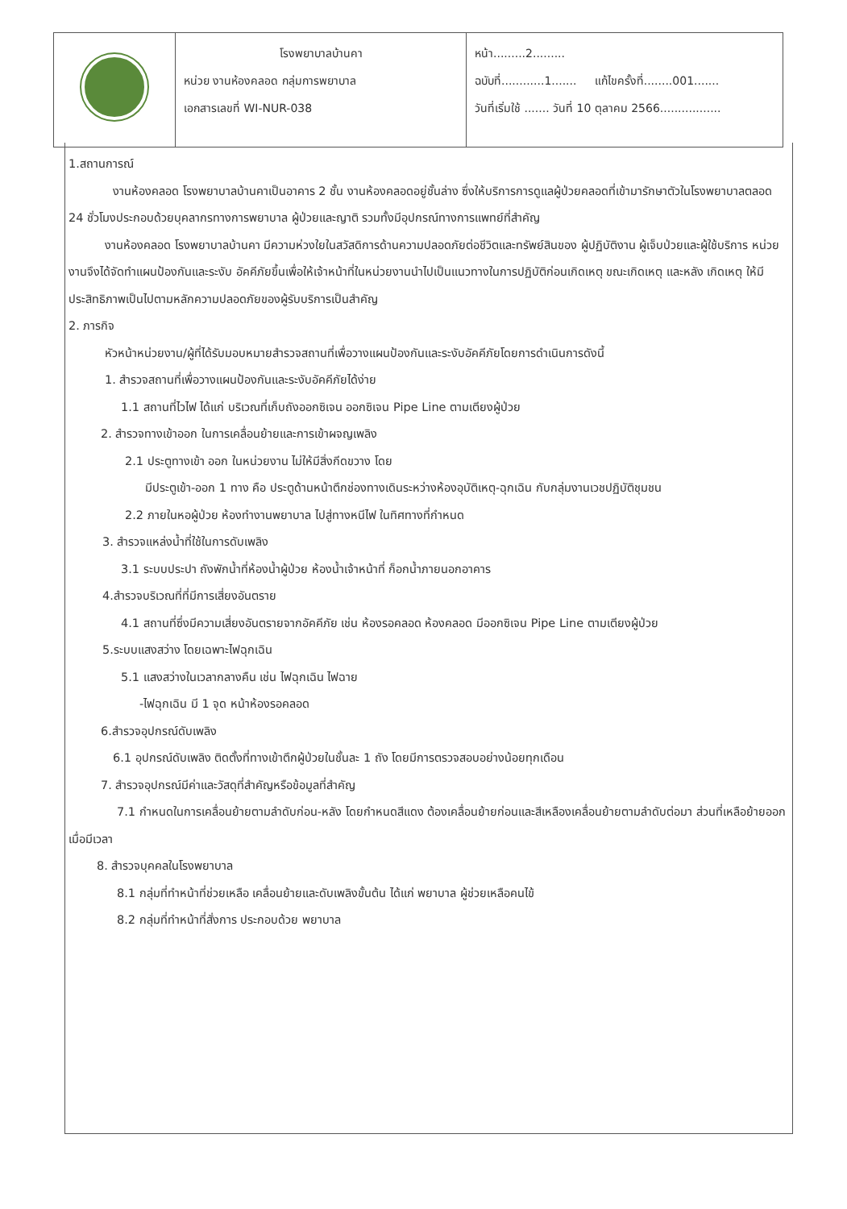| | โรงพยาบาลบ้านคา หน่วย งานห้องคลอด กลุ่มการพยาบาล เอกสารเลขที่ WI-NUR-038 | หน้า.........2......... ฉบับที่............1....... แก้ไขครั้งที่........001....... วันที่เริ่มใช้ ....... วันที่ 10 ตุลาคม 2566................. |
1.สถานการณ์
งานห้องคลอด โรงพยาบาลบ้านคาเป็นอาคาร 2 ชั้น งานห้องคลอดอยู่ชั้นล่าง ซึ่งให้บริการการดูแลผู้ป่วยคลอดที่เข้ามารักษาตัวในโรงพยาบาลตลอด 24 ชั่วโมงประกอบด้วยบุคลากรทางการพยาบาล ผู้ป่วยและญาติ รวมทั้งมีอุปกรณ์ทางการแพทย์ที่สำคัญ
งานห้องคลอด โรงพยาบาลบ้านคา มีความห่วงใยในสวัสดิการด้านความปลอดภัยต่อชีวิตและทรัพย์สินของ ผู้ปฏิบัติงาน ผู้เจ็บป่วยและผู้ใช้บริการ หน่วยงานจึงได้จัดทำแผนป้องกันและระงับ อัคคีภัยขึ้นเพื่อให้เจ้าหน้าที่ในหน่วยงานนำไปเป็นแนวทางในการปฏิบัติก่อนเกิดเหตุ ขณะเกิดเหตุ และหลัง เกิดเหตุ ให้มีประสิทธิภาพเป็นไปตามหลักความปลอดภัยของผู้รับบริการเป็นสำคัญ
2. ภารกิจ
หัวหน้าหน่วยงาน/ผู้ที่ได้รับมอบหมายสำรวจสถานที่เพื่อวางแผนป้องกันและระงับอัคคีภัยโดยการดำเนินการดังนี้
1. สำรวจสถานที่เพื่อวางแผนป้องกันและระงับอัคคีภัยได้ง่าย
1.1 สถานที่ไวไฟ ได้แก่ บริเวณที่เก็บถังออกซิเจน ออกซิเจน Pipe Line ตามเตียงผู้ป่วย
2. สำรวจทางเข้าออก ในการเคลื่อนย้ายและการเข้าผจญเพลิง
2.1 ประตูทางเข้า ออก ในหน่วยงาน ไม่ให้มีสิ่งกีดขวาง โดย
มีประตูเข้า-ออก 1 ทาง คือ ประตูด้านหน้าตึกช่องทางเดินระหว่างห้องอุบัติเหตุ-ฉุกเฉิน กับกลุ่มงานเวชปฏิบัติชุมชน
2.2 ภายในหอผู้ป่วย ห้องทำงานพยาบาล ไปสู่ทางหนีไฟ ในทิศทางที่กำหนด
3. สำรวจแหล่งน้ำที่ใช้ในการดับเพลิง
3.1 ระบบประปา ถังพักน้ำที่ห้องน้ำผู้ป่วย ห้องน้ำเจ้าหน้าที่ ก็อกน้ำภายนอกอาคาร
4.สำรวจบริเวณที่ที่มีการเสี่ยงอันตราย
4.1 สถานที่ซึ่งมีความเสี่ยงอันตรายจากอัคคีภัย เช่น ห้องรอคลอด ห้องคลอด มีออกซิเจน Pipe Line ตามเตียงผู้ป่วย
5.ระบบแสงสว่าง โดยเฉพาะไฟฉุกเฉิน
5.1 แสงสว่างในเวลากลางคืน เช่น ไฟฉุกเฉิน ไฟฉาย
-ไฟฉุกเฉิน มี 1 จุด หน้าห้องรอคลอด
6.สำรวจอุปกรณ์ดับเพลิง
6.1 อุปกรณ์ดับเพลิง ติดตั้งที่ทางเข้าตึกผู้ป่วยในชั้นละ 1 ถัง โดยมีการตรวจสอบอย่างน้อยทุกเดือน
7. สำรวจอุปกรณ์มีค่าและวัสดุที่สำคัญหรือข้อมูลที่สำคัญ
7.1 กำหนดในการเคลื่อนย้ายตามลำดับก่อน-หลัง โดยกำหนดสีแดง ต้องเคลื่อนย้ายก่อนและสีเหลืองเคลื่อนย้ายตามลำดับต่อมา ส่วนที่เหลือย้ายออกเมื่อมีเวลา
8. สำรวจบุคคลในโรงพยาบาล
8.1 กลุ่มที่ทำหน้าที่ช่วยเหลือ เคลื่อนย้ายและดับเพลิงขั้นต้น ได้แก่ พยาบาล ผู้ช่วยเหลือคนไข้
8.2 กลุ่มที่ทำหน้าที่สั่งการ ประกอบด้วย พยาบาล